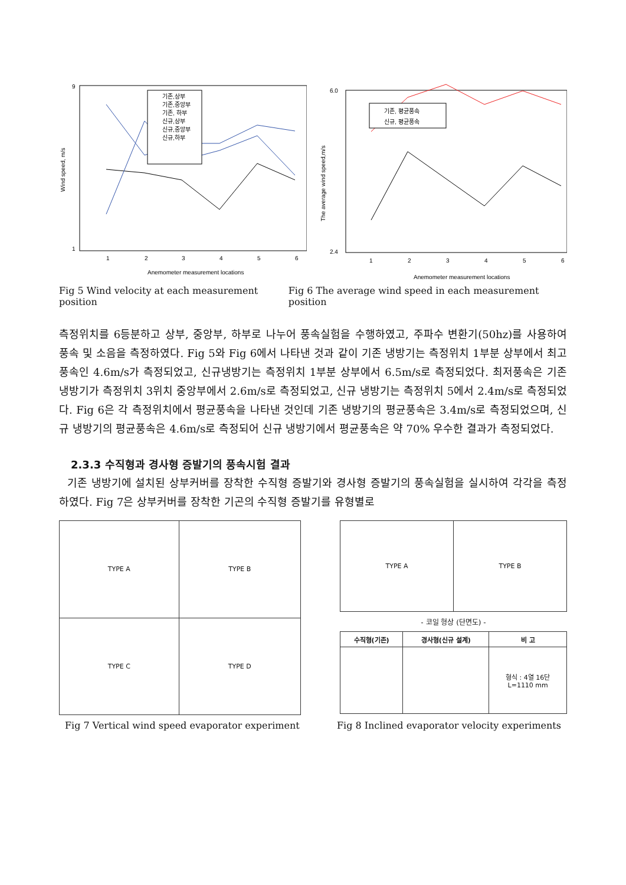Wind speed, m/s
9
1
1
2
3
4
5
6
Anemometer measurement locations
기존,상부
기존,중앙부
기존, 하부
신규,상부
신규,중앙부
신규,하부
The average wind speed,m/s
6.0
2.4
1
2
3
4
5
6
Anemometer measurement locations
기존, 평균풍속
신규, 평균풍속
Fig 5 Wind velocity at each measurement position Fig 6 The average wind speed in each measurement position
측정위치를 6등분하고 상부, 중앙부, 하부로 나누어 풍속실험을 수행하였고, 주파수 변환기(50hz)를 사용하여 풍속 및 소음을 측정하였다. Fig 5와 Fig 6에서 나타낸 것과 같이 기존 냉방기는 측정위치 1부분 상부에서 최고풍속인 4.6m/s가 측정되었고, 신규냉방기는 측정위치 1부분 상부에서 6.5m/s로 측정되었다. 최저풍속은 기존 냉방기가 측정위치 3위치 중앙부에서 2.6m/s로 측정되었고, 신규 냉방기는 측정위치 5에서 2.4m/s로 측정되었다. Fig 6은 각 측정위치에서 평균풍속을 나타낸 것인데 기존 냉방기의 평균풍속은 3.4m/s로 측정되었으며, 신규 냉방기의 평균풍속은 4.6m/s로 측정되어 신규 냉방기에서 평균풍속은 약 70% 우수한 결과가 측정되었다.
2.3.3 수직형과 경사형 증발기의 풍속시험 결과
기존 냉방기에 설치된 상부커버를 장착한 수직형 증발기와 경사형 증발기의 풍속실험을 실시하여 각각을 측정하였다. Fig 7은 상부커버를 장착한 기곤의 수직형 증발기를 유형별로
| TYPE A | TYPE B |
| TYPE C | TYPE D |
| TYPE A | TYPE B |
- 코일 형상 (단면도) -
| 수직형(기존) | 경사형(신규 설계) | 비 고 |
| --- | --- | --- |
| | | 형식 : 4열 16단 L=1110 mm |
Fig 7 Vertical wind speed evaporator experiment Fig 8 Inclined evaporator velocity experiments